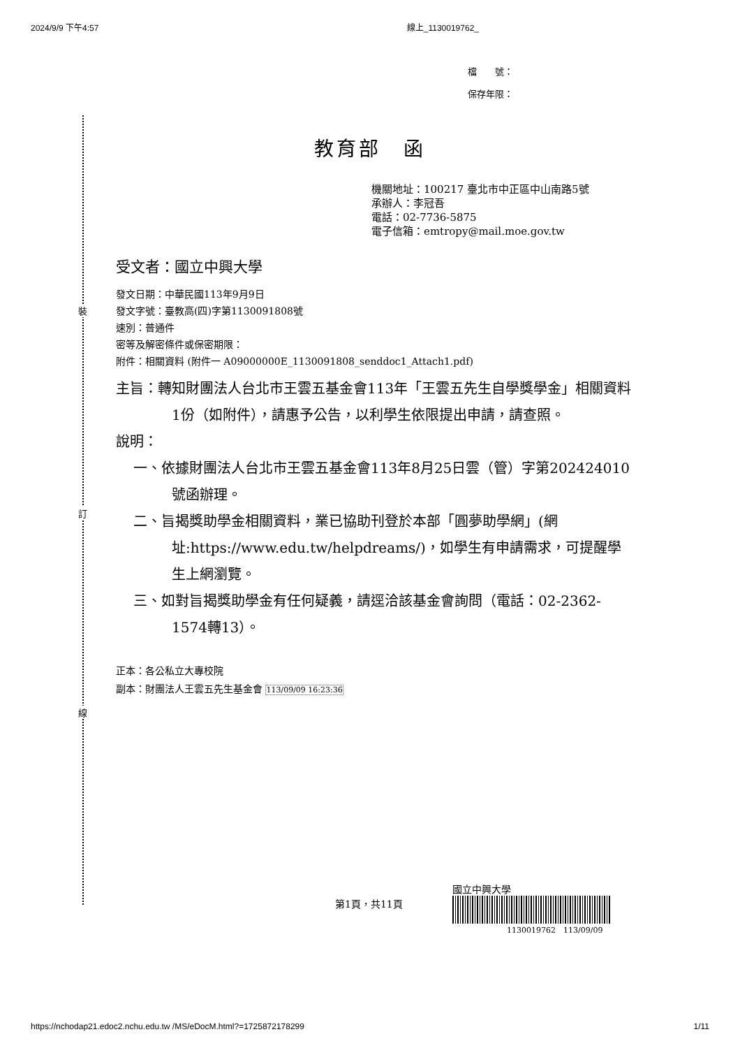2024/9/9 下午4:57 線上_1130019762_
裝
訂
線
檔　　號：
保存年限：
教育部　函
機關地址：100217 臺北市中正區中山南路5號
承辦人：李冠吾
電話：02-7736-5875
電子信箱：emtropy@mail.moe.gov.tw
受文者：國立中興大學
發文日期：中華民國113年9月9日
發文字號：臺教高(四)字第1130091808號
速別：普通件
密等及解密條件或保密期限：
附件：相關資料 (附件一 A09000000E_1130091808_senddoc1_Attach1.pdf)
主旨：轉知財團法人台北市王雲五基金會113年「王雲五先生自學獎學金」相關資料1份（如附件），請惠予公告，以利學生依限提出申請，請查照。
說明：
一、依據財團法人台北市王雲五基金會113年8月25日雲（管）字第202424010號函辦理。
二、旨揭獎助學金相關資料，業已協助刊登於本部「圓夢助學網」(網址:https://www.edu.tw/helpdreams/)，如學生有申請需求，可提醒學生上網瀏覽。
三、如對旨揭獎助學金有任何疑義，請逕洽該基金會詢問（電話：02-2362-1574轉13）。
正本：各公私立大專校院
副本：財團法人王雲五先生基金會 113/09/09 16:23:36
第1頁，共11頁
國立中興大學
1130019762　113/09/09
https://nchodap21.edoc2.nchu.edu.tw /MS/eDocM.html?=1725872178299 1/11